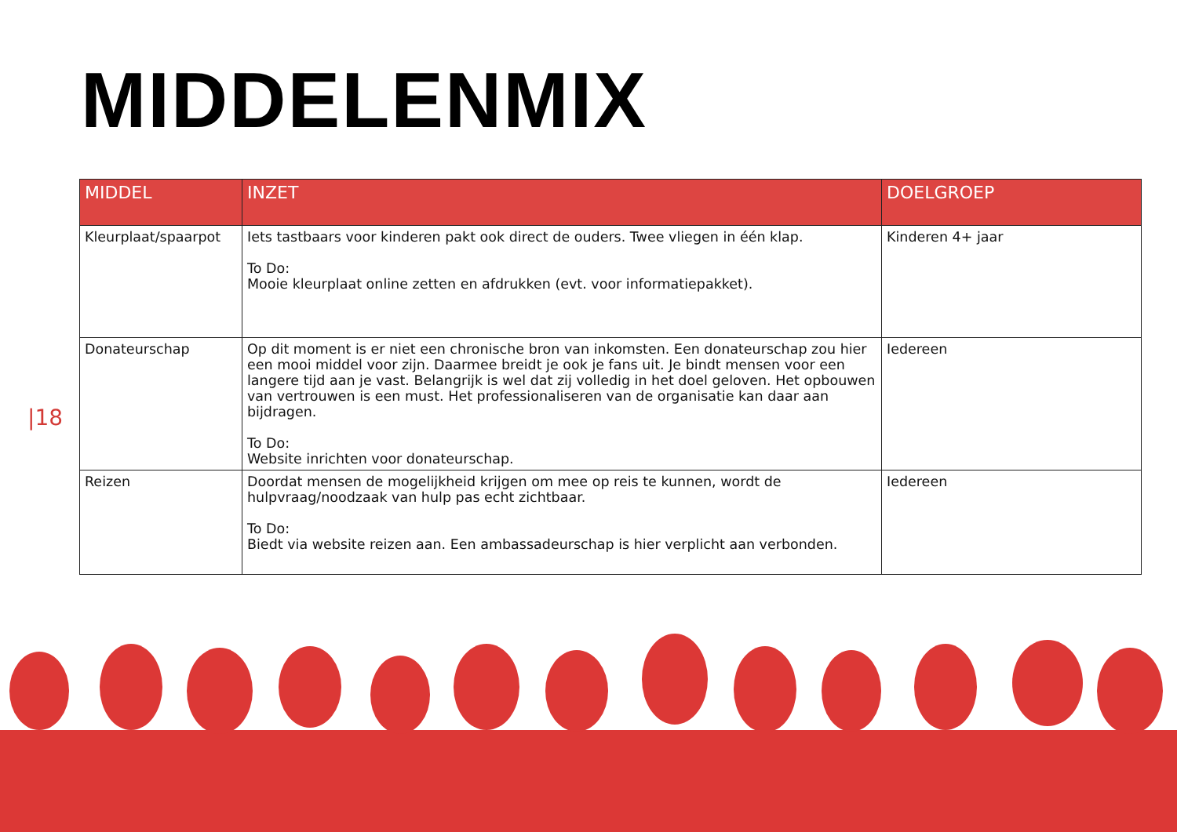MIDDELENMIX
| MIDDEL | INZET | DOELGROEP |
| --- | --- | --- |
| Kleurplaat/spaarpot | Iets tastbaars voor kinderen pakt ook direct de ouders. Twee vliegen in één klap. To Do: Mooie kleurplaat online zetten en afdrukken (evt. voor informatiepakket). | Kinderen 4+ jaar |
| Donateurschap | Op dit moment is er niet een chronische bron van inkomsten. Een donateurschap zou hier een mooi middel voor zijn. Daarmee breidt je ook je fans uit. Je bindt mensen voor een langere tijd aan je vast. Belangrijk is wel dat zij volledig in het doel geloven. Het opbouwen van vertrouwen is een must. Het professionaliseren van de organisatie kan daar aan bijdragen. To Do: Website inrichten voor donateurschap. | Iedereen |
| Reizen | Doordat mensen de mogelijkheid krijgen om mee op reis te kunnen, wordt de hulpvraag/noodzaak van hulp pas echt zichtbaar. To Do: Biedt via website reizen aan. Een ambassadeurschap is hier verplicht aan verbonden. | Iedereen |
|18